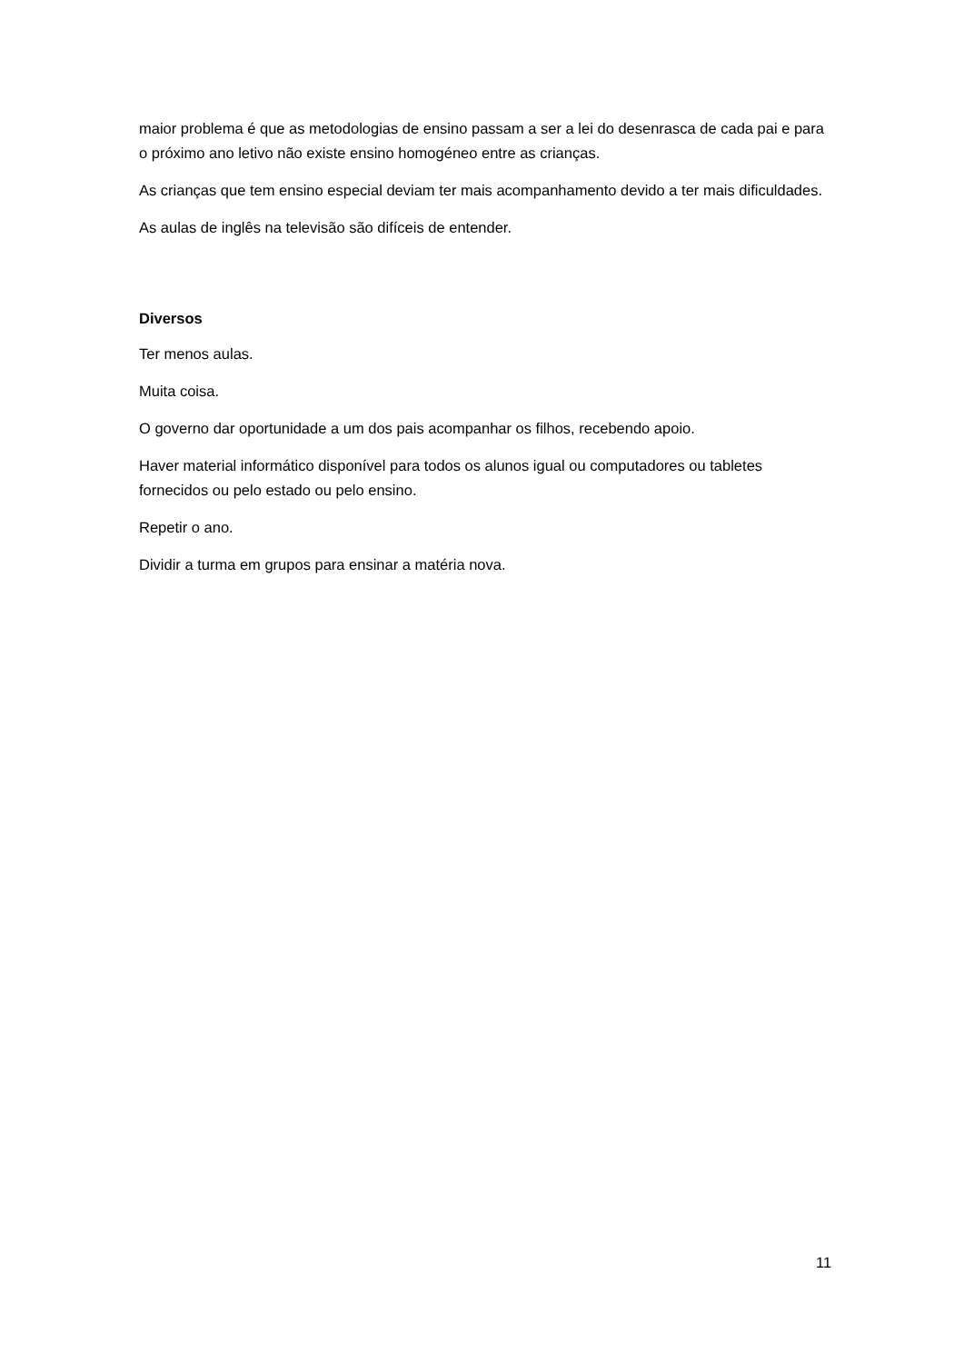maior problema é que as metodologias de ensino passam a ser a lei do desenrasca de cada pai e para o próximo ano letivo não existe ensino homogéneo entre as crianças.
As crianças que tem ensino especial deviam ter mais acompanhamento devido a ter mais dificuldades.
As aulas de inglês na televisão são difíceis de entender.
Diversos
Ter menos aulas.
Muita coisa.
O governo dar oportunidade a um dos pais acompanhar os filhos, recebendo apoio.
Haver material informático disponível para todos os alunos igual ou computadores ou tabletes fornecidos ou pelo estado ou pelo ensino.
Repetir o ano.
Dividir a turma em grupos para ensinar a matéria nova.
11